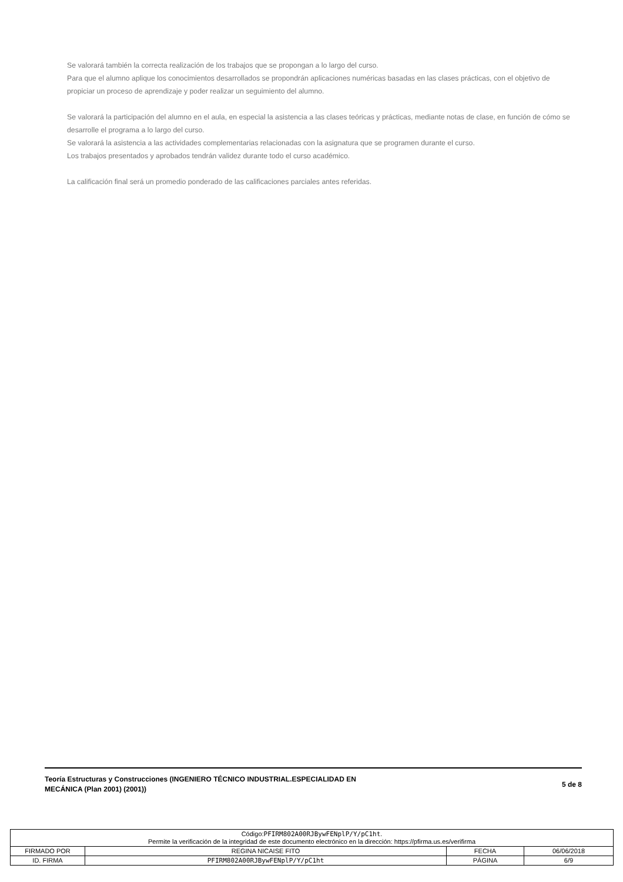Se valorará también la correcta realización de los trabajos que se propongan a lo largo del curso.
Para que el alumno aplique los conocimientos desarrollados se propondrán aplicaciones numéricas basadas en las clases prácticas, con el objetivo de propiciar un proceso de aprendizaje y poder realizar un seguimiento del alumno.
Se valorará la participación del alumno en el aula, en especial la asistencia a las clases teóricas y prácticas, mediante notas de clase, en función de cómo se desarrolle el programa a lo largo del curso.
Se valorará la asistencia a las actividades complementarias relacionadas con la asignatura que se programen durante el curso.
Los trabajos presentados y aprobados tendrán validez durante todo el curso académico.
La calificación final será un promedio ponderado de las calificaciones parciales antes referidas.
Teoría Estructuras y Construcciones (INGENIERO TÉCNICO INDUSTRIAL.ESPECIALIDAD EN
MECÁNICA (Plan 2001) (2001))
5 de 8
| Código: PFIRM802A00RJBywFENplP/Y/pC1ht . Permite la verificación de la integridad de este documento electrónico en la dirección: https://pfirma.us.es/verifirma | | | |
| FIRMADO POR | REGINA NICAISE FITO | FECHA | 06/06/2018 |
| ID. FIRMA | PFIRM802A00RJBywFENplP/Y/pC1ht | PÁGINA | 6/9 |